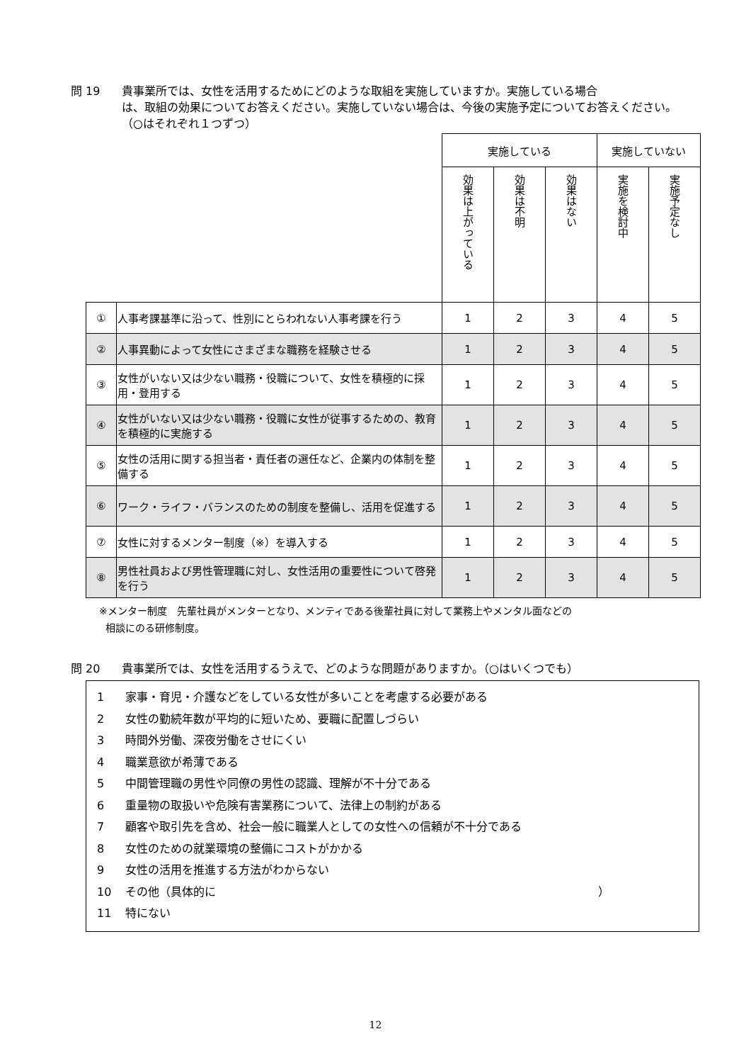問 19 貴事業所では、女性を活用するためにどのような取組を実施していますか。実施している場合
は、取組の効果についてお答えください。実施していない場合は、今後の実施予定についてお答えください。（○はそれぞれ１つずつ）
| | | 実施している | | | 実施していない | |
| | | 効果は上がっている | 効果は不明 | 効果はない | 実施を検討中 | 実施予定なし |
| ① | 人事考課基準に沿って、性別にとらわれない人事考課を行う | 1 | 2 | 3 | 4 | 5 |
| ② | 人事異動によって女性にさまざまな職務を経験させる | 1 | 2 | 3 | 4 | 5 |
| ③ | 女性がいない又は少ない職務・役職について、女性を積極的に採用・登用する | 1 | 2 | 3 | 4 | 5 |
| ④ | 女性がいない又は少ない職務・役職に女性が従事するための、教育を積極的に実施する | 1 | 2 | 3 | 4 | 5 |
| ⑤ | 女性の活用に関する担当者・責任者の選任など、企業内の体制を整備する | 1 | 2 | 3 | 4 | 5 |
| ⑥ | ワーク・ライフ・バランスのための制度を整備し、活用を促進する | 1 | 2 | 3 | 4 | 5 |
| ⑦ | 女性に対するメンター制度（※）を導入する | 1 | 2 | 3 | 4 | 5 |
| ⑧ | 男性社員および男性管理職に対し、女性活用の重要性について啓発を行う | 1 | 2 | 3 | 4 | 5 |
※メンター制度　先輩社員がメンターとなり、メンティである後輩社員に対して業務上やメンタル面などの
相談にのる研修制度。
問 20 貴事業所では、女性を活用するうえで、どのような問題がありますか。（○はいくつでも）
1 家事・育児・介護などをしている女性が多いことを考慮する必要がある
2 女性の勤続年数が平均的に短いため、要職に配置しづらい
3 時間外労働、深夜労働をさせにくい
4 職業意欲が希薄である
5 中間管理職の男性や同僚の男性の認識、理解が不十分である
6 重量物の取扱いや危険有害業務について、法律上の制約がある
7 顧客や取引先を含め、社会一般に職業人としての女性への信頼が不十分である
8 女性のための就業環境の整備にコストがかかる
9 女性の活用を推進する方法がわからない
10 その他（具体的に ）
11 特にない
12